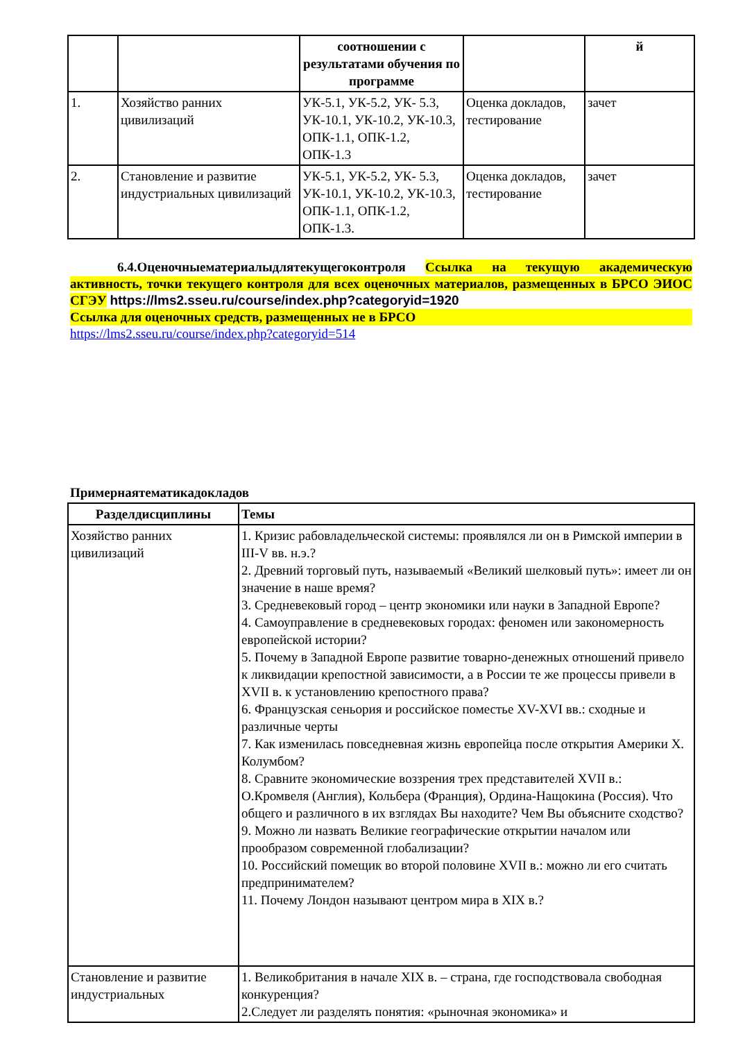| | | соотношении с результатами обучения по программе | | й |
| --- | --- | --- | --- | --- |
| 1. | Хозяйство ранних цивилизаций | УК-5.1, УК-5.2, УК- 5.3, УК-10.1, УК-10.2, УК-10.3, ОПК-1.1, ОПК-1.2, ОПК-1.3 | Оценка докладов, тестирование | зачет |
| 2. | Становление и развитие индустриальных цивилизаций | УК-5.1, УК-5.2, УК- 5.3, УК-10.1, УК-10.2, УК-10.3, ОПК-1.1, ОПК-1.2, ОПК-1.3. | Оценка докладов, тестирование | зачет |
6.4.Оценочныематериалыдлятекущегоконтроля Ссылка на текущую академическую активность, точки текущего контроля для всех оценочных материалов, размещенных в БРСО ЭИОС СГЭУ https://lms2.sseu.ru/course/index.php?categoryid=1920
Ссылка для оценочных средств, размещенных не в БРСО
https://lms2.sseu.ru/course/index.php?categoryid=514
Примернаятематикадокладов
| Разделдисциплины | Темы |
| --- | --- |
| Хозяйство ранних цивилизаций | 1. Кризис рабовладельческой системы: проявлялся ли он в Римской империи в III-V вв. н.э.? 2. Древний торговый путь, называемый «Великий шелковый путь»: имеет ли он значение в наше время? 3. Средневековый город – центр экономики или науки в Западной Европе? 4. Самоуправление в средневековых городах: феномен или закономерность европейской истории? 5. Почему в Западной Европе развитие товарно-денежных отношений привело к ликвидации крепостной зависимости, а в России те же процессы привели в XVII в. к установлению крепостного права? 6. Французская сеньория и российское поместье XV-XVI вв.: сходные и различные черты 7. Как изменилась повседневная жизнь европейца после открытия Америки Х. Колумбом? 8. Сравните экономические воззрения трех представителей XVII в.: О.Кромвеля (Англия), Кольбера (Франция), Ордина-Нащокина (Россия). Что общего и различного в их взглядах Вы находите? Чем Вы объясните сходство? 9. Можно ли назвать Великие географические открытии началом или прообразом современной глобализации? 10. Российский помещик во второй половине XVII в.: можно ли его считать предпринимателем? 11. Почему Лондон называют центром мира в XIX в.? |
| Становление и развитие индустриальных | 1. Великобритания в начале XIX в. – страна, где господствовала свободная конкуренция? 2.Следует ли разделять понятия: «рыночная экономика» и |